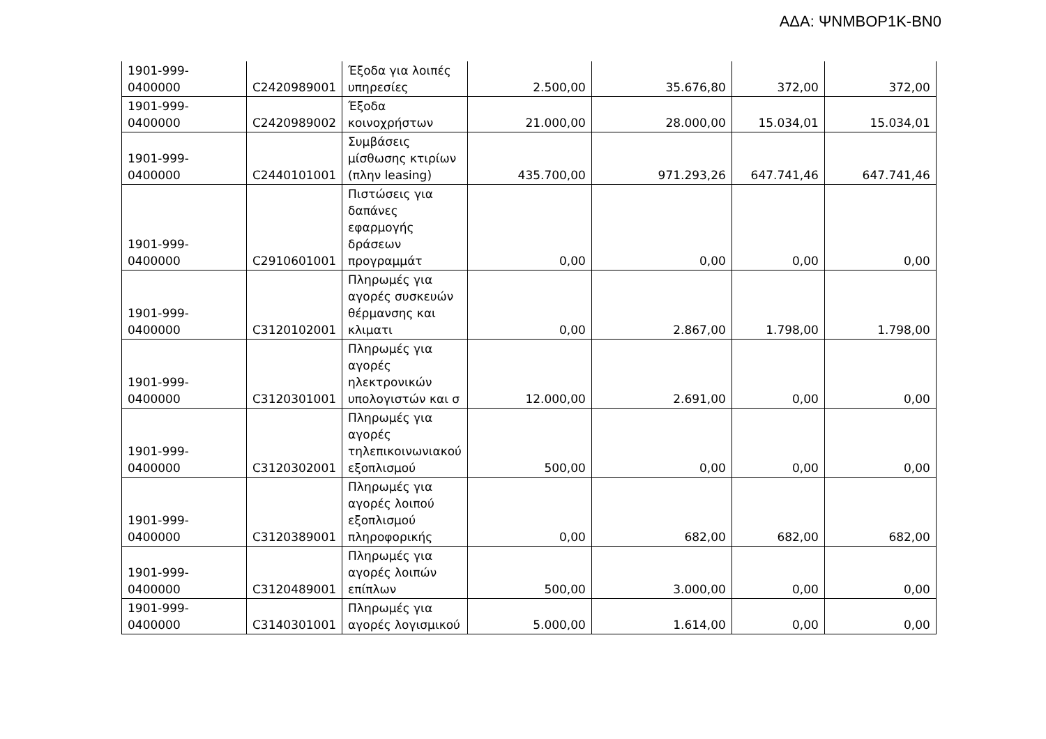ΑΔΑ: ΨΝΜΒΟΡ1Κ-ΒΝ0
| 1901-999-0400000 | C2420989001 | Έξοδα για λοιπές υπηρεσίες | 2.500,00 | 35.676,80 | 372,00 | 372,00 |
| 1901-999-0400000 | C2420989002 | Έξοδα κοινοχρήστων | 21.000,00 | 28.000,00 | 15.034,01 | 15.034,01 |
| 1901-999-0400000 | C2440101001 | Συμβάσεις μίσθωσης κτιρίων (πλην leasing) | 435.700,00 | 971.293,26 | 647.741,46 | 647.741,46 |
| 1901-999-0400000 | C2910601001 | Πιστώσεις για δαπάνες εφαρμογής δράσεων προγραμμάτ | 0,00 | 0,00 | 0,00 | 0,00 |
| 1901-999-0400000 | C3120102001 | Πληρωμές για αγορές συσκευών θέρμανσης και κλιματι | 0,00 | 2.867,00 | 1.798,00 | 1.798,00 |
| 1901-999-0400000 | C3120301001 | Πληρωμές για αγορές ηλεκτρονικών υπολογιστών και σ | 12.000,00 | 2.691,00 | 0,00 | 0,00 |
| 1901-999-0400000 | C3120302001 | Πληρωμές για αγορές τηλεπικοινωνιακού εξοπλισμού | 500,00 | 0,00 | 0,00 | 0,00 |
| 1901-999-0400000 | C3120389001 | Πληρωμές για αγορές λοιπού εξοπλισμού πληροφορικής | 0,00 | 682,00 | 682,00 | 682,00 |
| 1901-999-0400000 | C3120489001 | Πληρωμές για αγορές λοιπών επίπλων | 500,00 | 3.000,00 | 0,00 | 0,00 |
| 1901-999-0400000 | C3140301001 | Πληρωμές για αγορές λογισμικού | 5.000,00 | 1.614,00 | 0,00 | 0,00 |